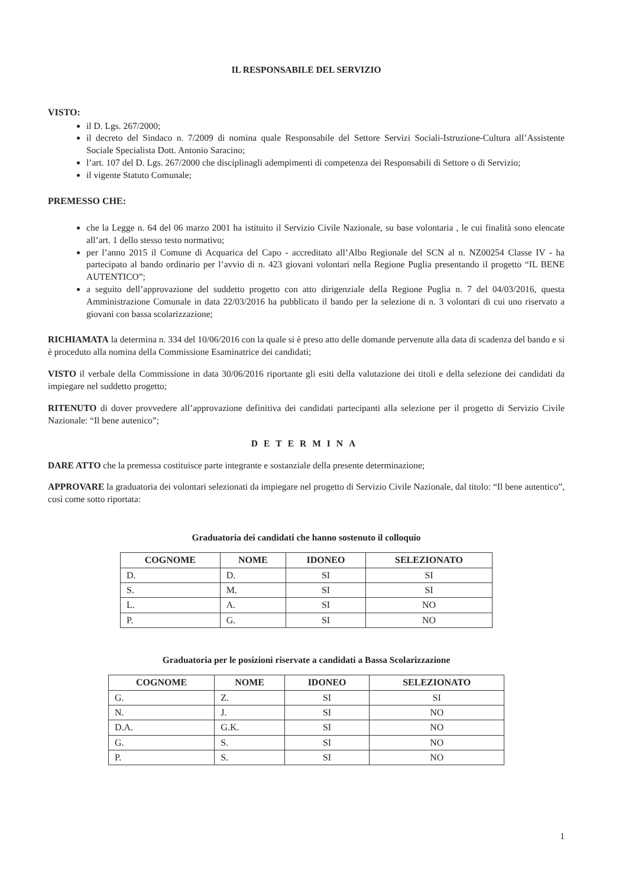IL RESPONSABILE DEL SERVIZIO
VISTO:
il D. Lgs. 267/2000;
il decreto del Sindaco n. 7/2009 di nomina quale Responsabile del Settore Servizi Sociali-Istruzione-Cultura all’Assistente Sociale Specialista Dott. Antonio Saracino;
l’art. 107 del D. Lgs. 267/2000 che disciplinagli adempimenti di competenza dei Responsabili di Settore o di Servizio;
il vigente Statuto Comunale;
PREMESSO CHE:
che la Legge n. 64 del 06 marzo 2001 ha istituito il Servizio Civile Nazionale, su base volontaria , le cui finalità sono elencate all’art. 1 dello stesso testo normativo;
per l’anno 2015 il Comune di Acquarica del Capo - accreditato all’Albo Regionale del SCN al n. NZ00254 Classe IV - ha partecipato al bando ordinario per l’avvio di n. 423 giovani volontari nella Regione Puglia presentando il progetto “IL BENE AUTENTICO”;
a seguito dell’approvazione del suddetto progetto con atto dirigenziale della Regione Puglia n. 7 del 04/03/2016, questa Amministrazione Comunale in data 22/03/2016 ha pubblicato il bando per la selezione di n. 3 volontari di cui uno riservato a giovani con bassa scolarizzazione;
RICHIAMATA la determina n. 334 del 10/06/2016 con la quale si è preso atto delle domande pervenute alla data di scadenza del bando e si è proceduto alla nomina della Commissione Esaminatrice dei candidati;
VISTO il verbale della Commissione in data 30/06/2016 riportante gli esiti della valutazione dei titoli e della selezione dei candidati da impiegare nel suddetto progetto;
RITENUTO di dover provvedere all’approvazione definitiva dei candidati partecipanti alla selezione per il progetto di Servizio Civile Nazionale: “Il bene autenico”;
DETERMINA
DARE ATTO che la premessa costituisce parte integrante e sostanziale della presente determinazione;
APPROVARE la graduatoria dei volontari selezionati da impiegare nel progetto di Servizio Civile Nazionale, dal titolo: “Il bene autentico”, così come sotto riportata:
Graduatoria dei candidati che hanno sostenuto il colloquio
| COGNOME | NOME | IDONEO | SELEZIONATO |
| --- | --- | --- | --- |
| D. | D. | SI | SI |
| S. | M. | SI | SI |
| L. | A. | SI | NO |
| P. | G. | SI | NO |
Graduatoria per le posizioni riservate a candidati a Bassa Scolarizzazione
| COGNOME | NOME | IDONEO | SELEZIONATO |
| --- | --- | --- | --- |
| G. | Z. | SI | SI |
| N. | J. | SI | NO |
| D.A. | G.K. | SI | NO |
| G. | S. | SI | NO |
| P. | S. | SI | NO |
1